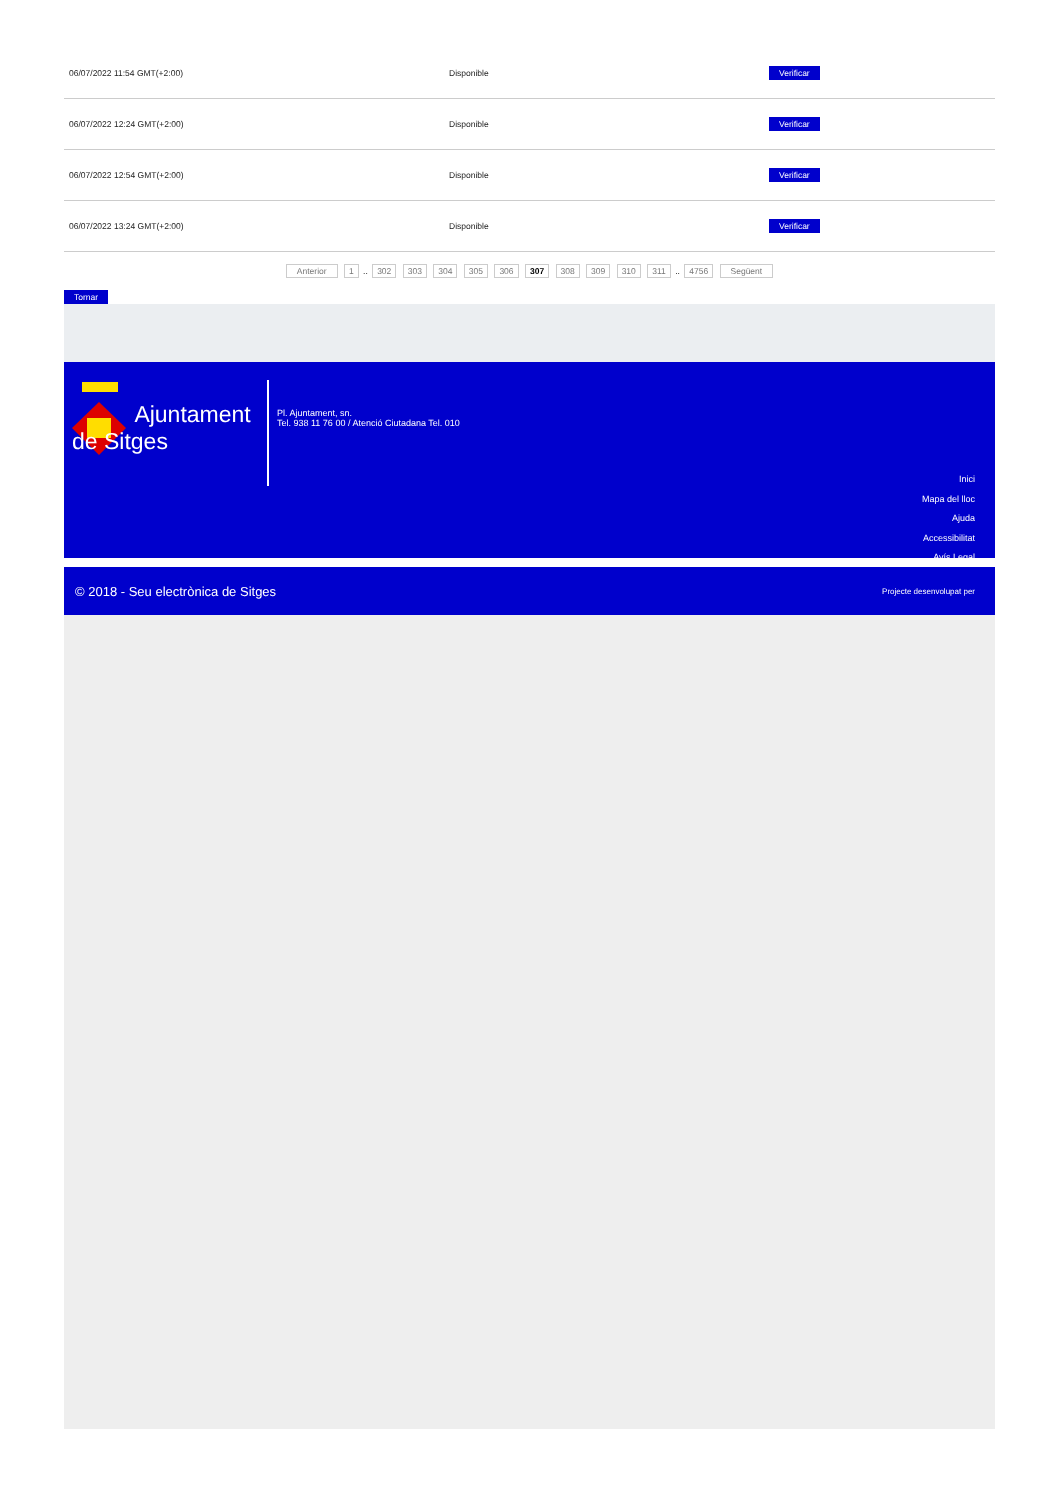| 06/07/2022 11:54 GMT(+2:00) | Disponible | Verificar |
| 06/07/2022 12:24 GMT(+2:00) | Disponible | Verificar |
| 06/07/2022 12:54 GMT(+2:00) | Disponible | Verificar |
| 06/07/2022 13:24 GMT(+2:00) | Disponible | Verificar |
Anterior 1 .. 302 303 304 305 306 307 308 309 310 311 .. 4756 Següent
Tornar
Ajuntament
de Sitges
Pl. Ajuntament, sn.
Tel. 938 11 76 00 / Atenció Ciutadana Tel. 010
Inici
Mapa del lloc
Ajuda
Accessibilitat
Avís Legal
© 2018 - Seu electrònica de Sitges Projecte desenvolupat per